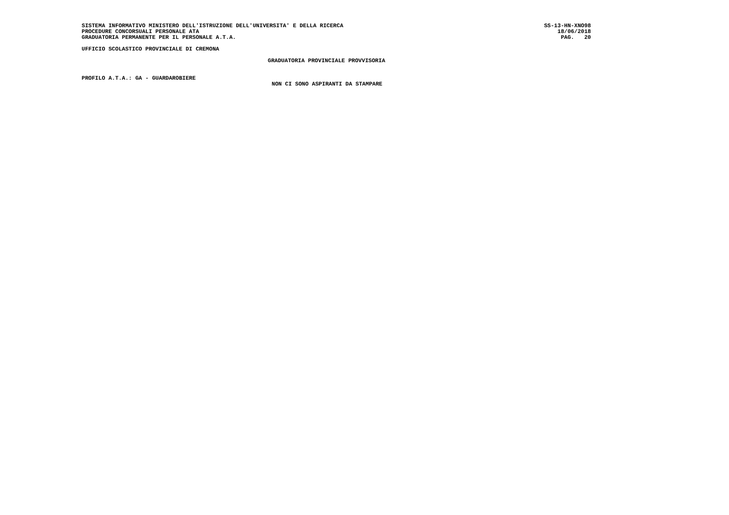SISTEMA INFORMATIVO MINISTERO DELL'ISTRUZIONE DELL'UNIVERSITA' E DELLA RICERCA SS-13-HN-XNO98
PROCEDURE CONCORSUALI PERSONALE ATA 18/06/2018
GRADUATORIA PERMANENTE PER IL PERSONALE A.T.A. PAG. 20
UFFICIO SCOLASTICO PROVINCIALE DI CREMONA
GRADUATORIA PROVINCIALE PROVVISORIA
PROFILO A.T.A.: GA - GUARDAROBIERE
NON CI SONO ASPIRANTI DA STAMPARE